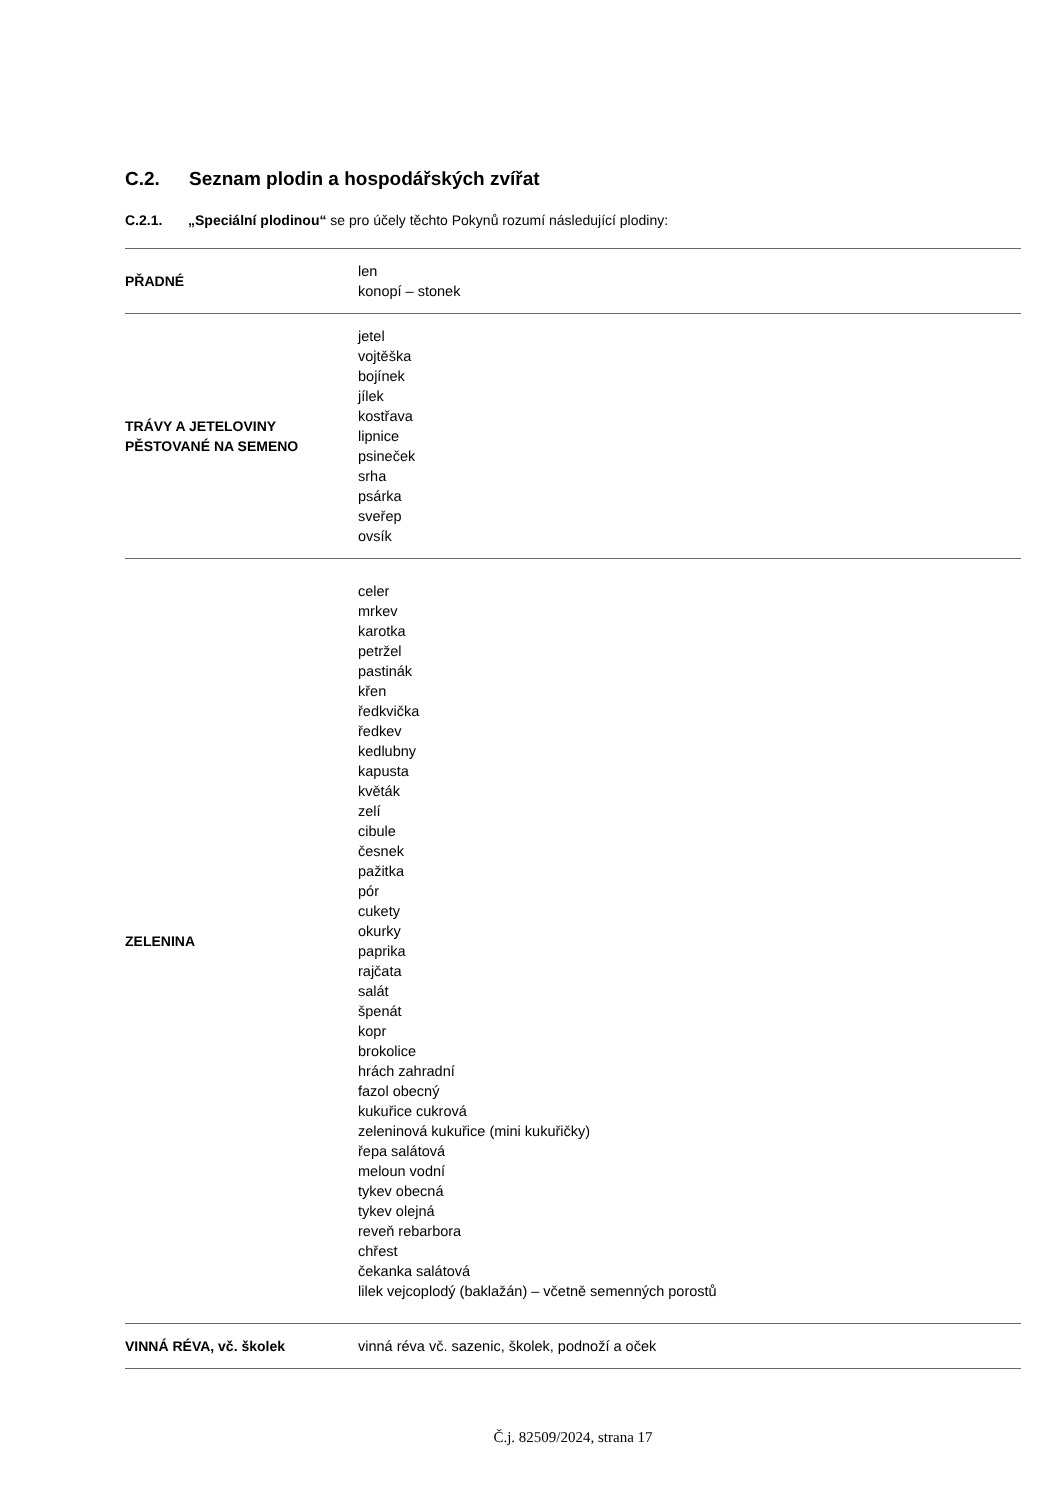C.2. Seznam plodin a hospodářských zvířat
C.2.1. „Speciální plodinou“ se pro účely těchto Pokynů rozumí následující plodiny:
| PŘADNÉ | len konopí – stonek |
| TRÁVY A JETELOVINY PĚSTOVANÉ NA SEMENO | jetel vojtěška bojínek jílek kostřava lipnice psineček srha psárka sveřep ovsík |
| ZELENINA | celer mrkev karotka petržel pastinák křen ředkvička ředkev kedlubny kapusta květák zelí cibule česnek pažitka pór cukety okurky paprika rajčata salát špenát kopr brokolice hrách zahradní fazol obecný kukuřice cukrová zeleninová kukuřice (mini kukuřičky) řepa salátová meloun vodní tykev obecná tykev olejná reveň rebarbora chřest čekanka salátová lilek vejcoplodý (baklažán) – včetně semenných porostů |
| VINNÁ RÉVA, vč. školek | vinná réva vč. sazenic, školek, podnoží a oček |
Č.j. 82509/2024, strana 17